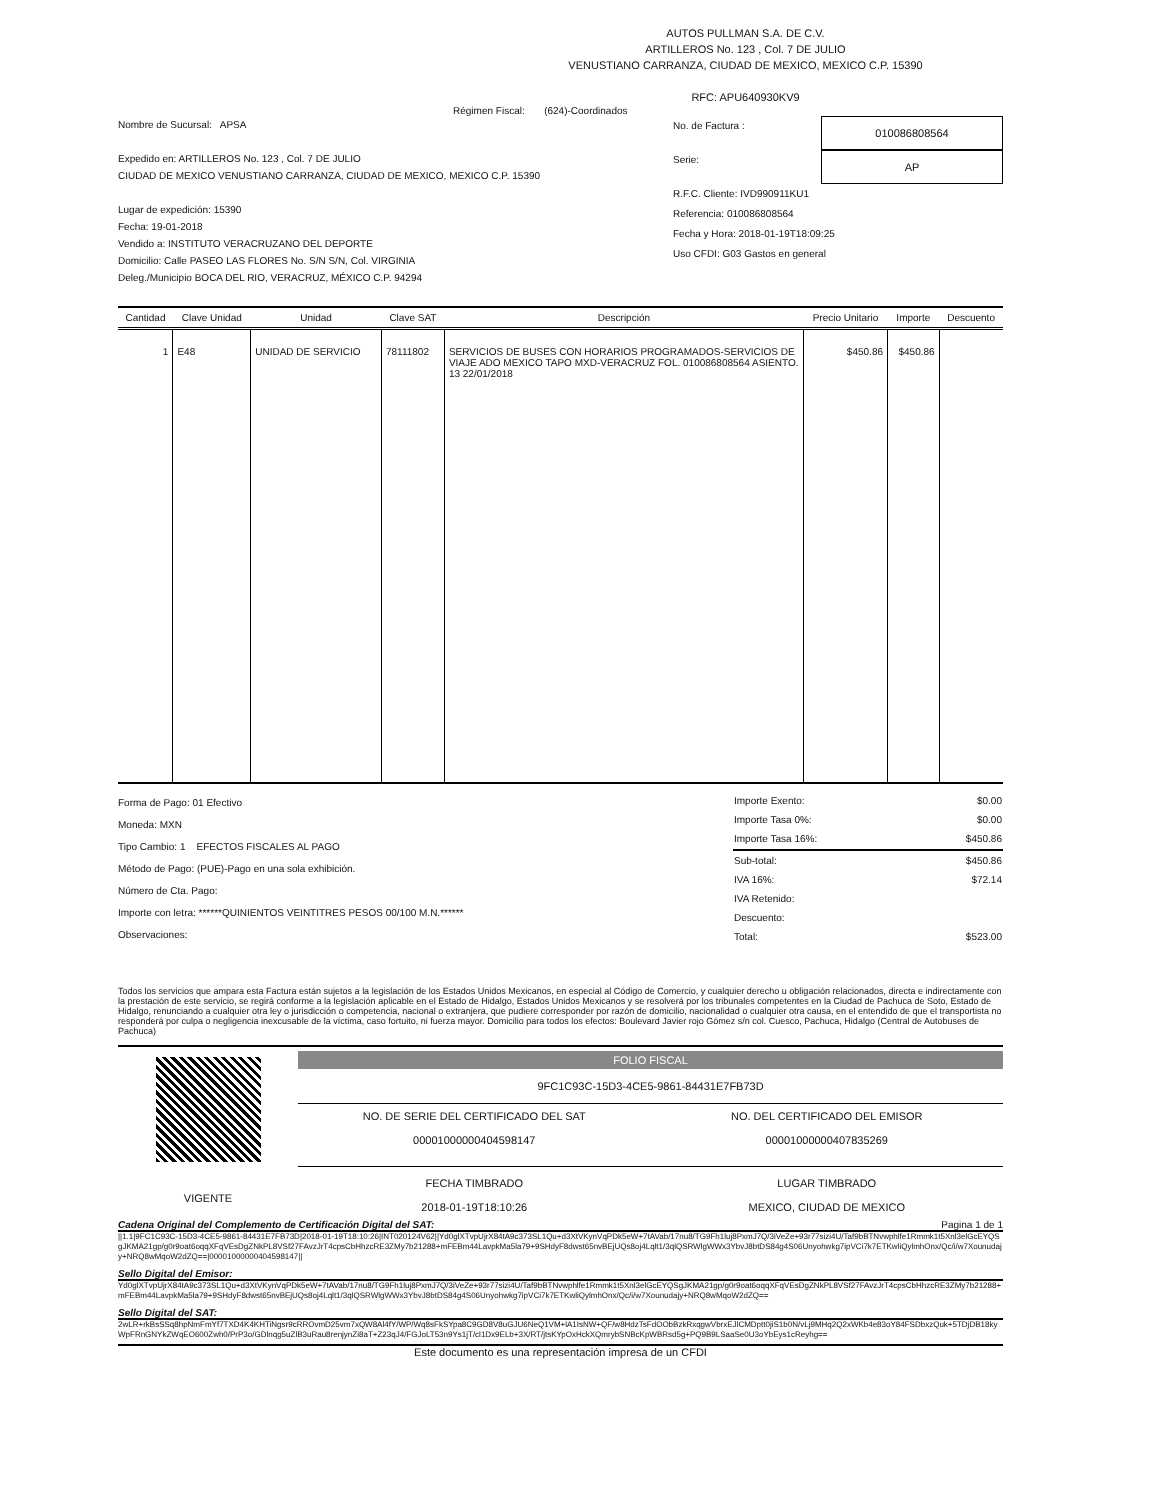AUTOS PULLMAN S.A. DE C.V.
ARTILLEROS No. 123 , Col. 7 DE JULIO
VENUSTIANO CARRANZA, CIUDAD DE MEXICO, MEXICO C.P. 15390
RFC: APU640930KV9
Régimen Fiscal: (624)-Coordinados
Nombre de Sucursal: APSA
Expedido en: ARTILLEROS No. 123 , Col. 7 DE JULIO
CIUDAD DE MEXICO VENUSTIANO CARRANZA, CIUDAD DE MEXICO, MEXICO C.P. 15390
Lugar de expedición: 15390
Fecha: 19-01-2018
Vendido a: INSTITUTO VERACRUZANO DEL DEPORTE
Domicilio: Calle PASEO LAS FLORES No. S/N S/N, Col. VIRGINIA
Deleg./Municipio BOCA DEL RIO, VERACRUZ, MÉXICO C.P. 94294
No. de Factura :
010086808564
Serie:
AP
R.F.C. Cliente: IVD990911KU1
Referencia: 010086808564
Fecha y Hora: 2018-01-19T18:09:25
Uso CFDI: G03 Gastos en general
| Cantidad | Clave Unidad | Unidad | Clave SAT | Descripción | Precio Unitario | Importe | Descuento |
| --- | --- | --- | --- | --- | --- | --- | --- |
| 1 | E48 | UNIDAD DE SERVICIO | 78111802 | SERVICIOS DE BUSES CON HORARIOS PROGRAMADOS-SERVICIOS DE VIAJE ADO MEXICO TAPO MXD-VERACRUZ FOL. 010086808564 ASIENTO. 13 22/01/2018 | $450.86 | $450.86 | |
Forma de Pago: 01 Efectivo
Moneda: MXN
Tipo Cambio: 1 EFECTOS FISCALES AL PAGO
Método de Pago: (PUE)-Pago en una sola exhibición.
Número de Cta. Pago:
Importe con letra: ******QUINIENTOS VEINTITRES PESOS 00/100 M.N.******
Observaciones:
| Importe Exento: | $0.00 |
| Importe Tasa 0%: | $0.00 |
| Importe Tasa 16%: | $450.86 |
| Sub-total: | $450.86 |
| IVA 16%: | $72.14 |
| IVA Retenido: | |
| Descuento: | |
| Total: | $523.00 |
Todos los servicios que ampara esta Factura están sujetos a la legislación de los Estados Unidos Mexicanos, en especial al Código de Comercio, y cualquier derecho u obligación relacionados, directa e indirectamente con la prestación de este servicio, se regirá conforme a la legislación aplicable en el Estado de Hidalgo, Estados Unidos Mexicanos y se resolverá por los tribunales competentes en la Ciudad de Pachuca de Soto, Estado de Hidalgo, renunciando a cualquier otra ley o jurisdicción o competencia, nacional o extranjera, que pudiere corresponder por razón de domicilio, nacionalidad o cualquier otra causa, en el entendido de que el transportista no responderá por culpa o negligencia inexcusable de la víctima, caso fortuito, ni fuerza mayor. Domicilio para todos los efectos: Boulevard Javier rojo Gómez s/n col. Cuesco, Pachuca, Hidalgo (Central de Autobuses de Pachuca)
VIGENTE
FOLIO FISCAL
9FC1C93C-15D3-4CE5-9861-84431E7FB73D
NO. DE SERIE DEL CERTIFICADO DEL SAT
00001000000404598147
NO. DEL CERTIFICADO DEL EMISOR
00001000000407835269
FECHA TIMBRADO
2018-01-19T18:10:26
LUGAR TIMBRADO
MEXICO, CIUDAD DE MEXICO
Cadena Original del Complemento de Certificación Digital del SAT: Pagina 1 de 1
||1.1|9FC1C93C-15D3-4CE5-9861-84431E7FB73D|2018-01-19T18:10:26|INT020124V62||Yd0glXTvpUjrX84tA9c373SL1Qu+d3XtVKynVqPDk5eW+7tAVab/17nu8/TG9Fh1luj8PxmJ7Q/3iVeZe+93r77sizi4U/Taf9bBTNvwphlfe1Rmmk1t5Xnl3elGcEYQSgJKMA21gp/g0r9oat6oqqXFqVEsDgZNkPL8VSf27FAvzJrT4cpsCbHhzcRE3ZMy7b21288+mFEBm44LavpkMa5la79+9SHdyF8dwst65nvBEjUQs8oj4Lqlt1/3qlQSRWlgWWx3YbvJ8btDS84g4S06Unyohwkg7ipVCi7k7ETKwliQylmhOnx/Qc/i/w7Xounudajy+NRQ8wMqoW2dZQ==|00001000000404598147||
Sello Digital del Emisor:
Yd0glXTvpUjrX84tA9c373SL1Qu+d3XtVKynVqPDk5eW+7tAVab/17nu8/TG9Fh1luj8PxmJ7Q/3iVeZe+93r77sizi4U/Taf9bBTNvwphlfe1Rmmk1t5Xnl3elGcEYQSgJKMA21gp/g0r9oat6oqqXFqVEsDgZNkPL8VSf27FAvzJrT4cpsCbHhzcRE3ZMy7b21288+mFEBm44LavpkMa5la79+9SHdyF8dwst65nvBEjUQs8oj4Lqlt1/3qlQSRWlgWWx3YbvJ8btDS84g4S06Unyohwkg7ipVCi7k7ETKwliQylmhOnx/Qc/i/w7Xounudajy+NRQ8wMqoW2dZQ==
Sello Digital del SAT:
2wLR+rkBsSSq8hpNmFmYf7TXD4K4KHTiNgsr9cRROvmD25vm7xQW8Al4fY/WP/Wq8sFkSYpa8C9GD8V8uGJU6NeQ1VM+lA1IsNW+QF/w8HdzTsFdOObBzkRxqgwVbrxEJlCMDptt0jiS1b0N/vLj9MHq2Q2xWKb4e83oY84FSDbxzQuk+5TDjDB18kyWpFRnGNYkZWqEO600Zwh0/PrP3o/GDlnqg5uZlB3uRau8renjynZi8aT+Z23qJ4/FGJoLT53n9Ys1jT/cl1Dx9ELb+3X/RT/jtsKYpOxHckXQmrybSNBcKpWBRsd5g+PQ9B9LSaaSe0U3oYbEys1cReyhg==
Este documento es una representación impresa de un CFDI